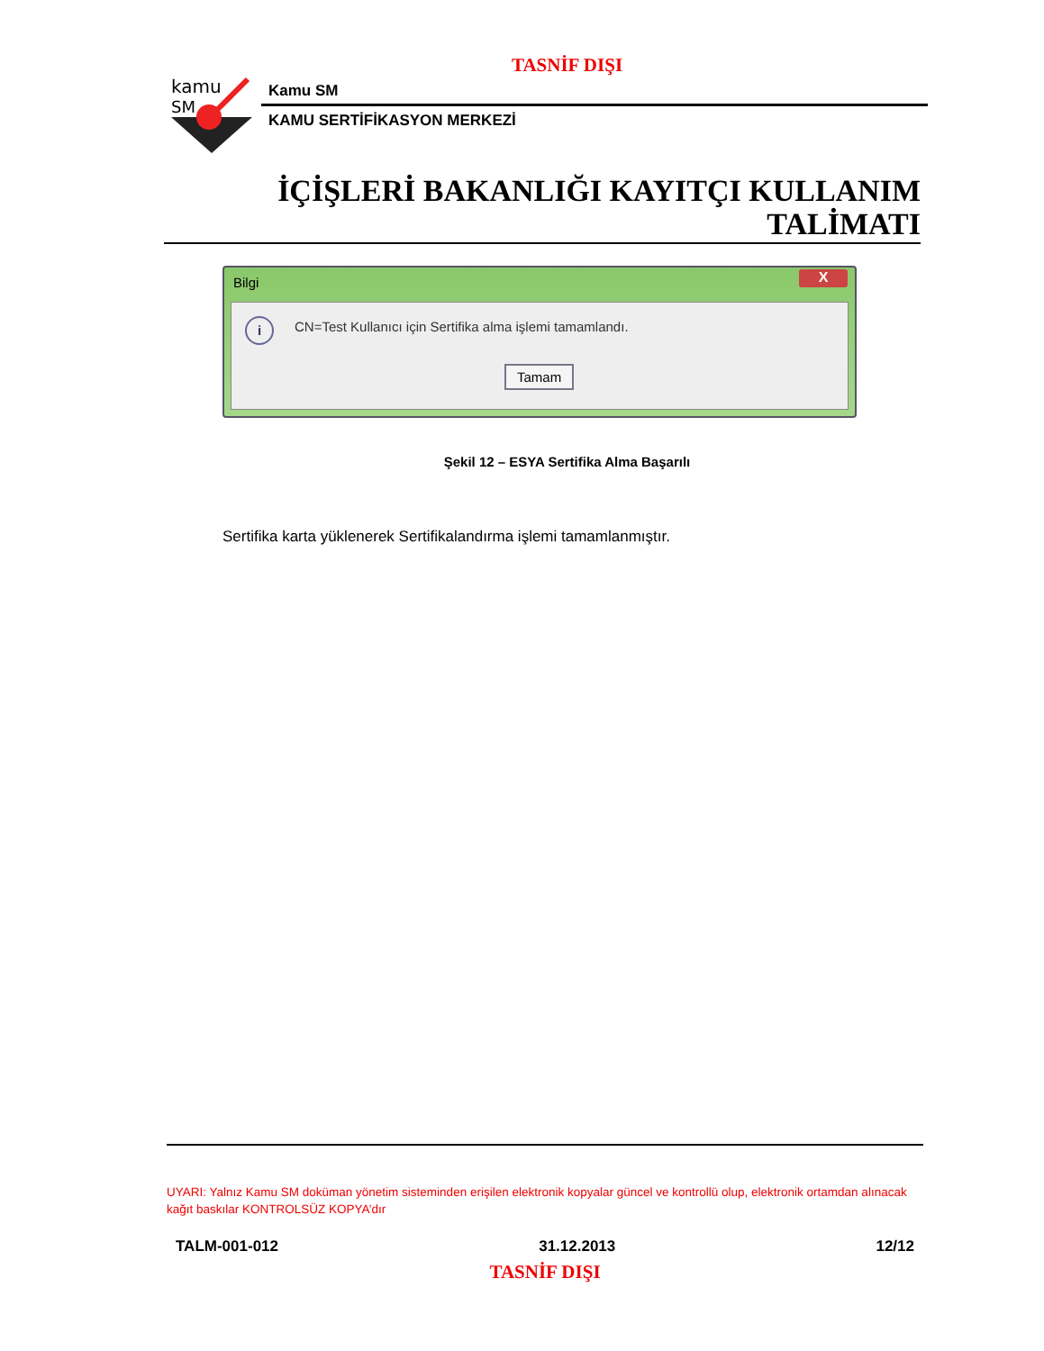TASNİF DIŞI
kamu
SM
Kamu SM
KAMU SERTİFİKASYON MERKEZİ
İÇİŞLERİ BAKANLIĞI KAYITÇI KULLANIM
TALİMATI
Bilgi
X
i
CN=Test Kullanıcı için Sertifika alma işlemi tamamlandı.
Tamam
Şekil 12 – ESYA Sertifika Alma Başarılı
Sertifika karta yüklenerek Sertifikalandırma işlemi tamamlanmıştır.
UYARI: Yalnız Kamu SM doküman yönetim sisteminden erişilen elektronik kopyalar güncel ve kontrollü olup, elektronik ortamdan alınacak kağıt baskılar KONTROLSÜZ KOPYA’dır
TALM-001-012 31.12.2013 12/12
TASNİF DIŞI